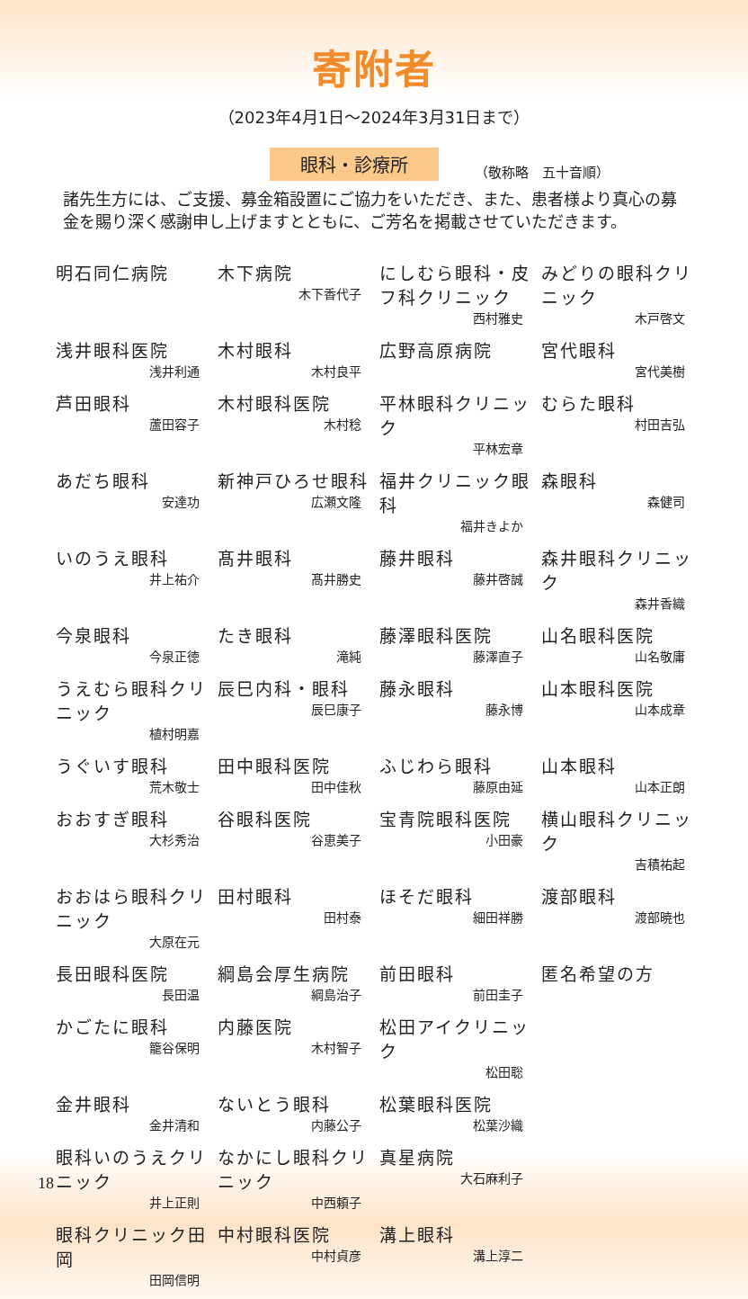寄附者
（2023年4月1日〜2024年3月31日まで）
眼科・診療所 （敬称略　五十音順）
諸先生方には、ご支援、募金箱設置にご協力をいただき、また、患者様より真心の募金を賜り深く感謝申し上げますとともに、ご芳名を掲載させていただきます。
| 明石同仁病院 | 木下病院 木下香代子 | にしむら眼科・皮フ科クリニック 西村雅史 | みどりの眼科クリニック 木戸啓文 |
| 浅井眼科医院 浅井利通 | 木村眼科 木村良平 | 広野高原病院 | 宮代眼科 宮代美樹 |
| 芦田眼科 蘆田容子 | 木村眼科医院 木村稔 | 平林眼科クリニック 平林宏章 | むらた眼科 村田吉弘 |
| あだち眼科 安達功 | 新神戸ひろせ眼科 広瀬文隆 | 福井クリニック眼科 福井きよか | 森眼科 森健司 |
| いのうえ眼科 井上祐介 | 髙井眼科 髙井勝史 | 藤井眼科 藤井啓誠 | 森井眼科クリニック 森井香織 |
| 今泉眼科 今泉正徳 | たき眼科 滝純 | 藤澤眼科医院 藤澤直子 | 山名眼科医院 山名敬庸 |
| うえむら眼科クリニック 植村明嘉 | 辰巳内科・眼科 辰巳康子 | 藤永眼科 藤永博 | 山本眼科医院 山本成章 |
| うぐいす眼科 荒木敬士 | 田中眼科医院 田中佳秋 | ふじわら眼科 藤原由延 | 山本眼科 山本正朗 |
| おおすぎ眼科 大杉秀治 | 谷眼科医院 谷恵美子 | 宝青院眼科医院 小田豪 | 横山眼科クリニック 吉積祐起 |
| おおはら眼科クリニック 大原在元 | 田村眼科 田村泰 | ほそだ眼科 細田祥勝 | 渡部眼科 渡部暁也 |
| 長田眼科医院 長田温 | 綱島会厚生病院 綱島治子 | 前田眼科 前田圭子 | 匿名希望の方 |
| かごたに眼科 籠谷保明 | 内藤医院 木村智子 | 松田アイクリニック 松田聡 | |
| 金井眼科 金井清和 | ないとう眼科 内藤公子 | 松葉眼科医院 松葉沙織 | |
| 眼科いのうえクリニック 井上正則 | なかにし眼科クリニック 中西頼子 | 真星病院 大石麻利子 | |
| 眼科クリニック田岡 田岡信明 | 中村眼科医院 中村貞彦 | 溝上眼科 溝上淳二 | |
18